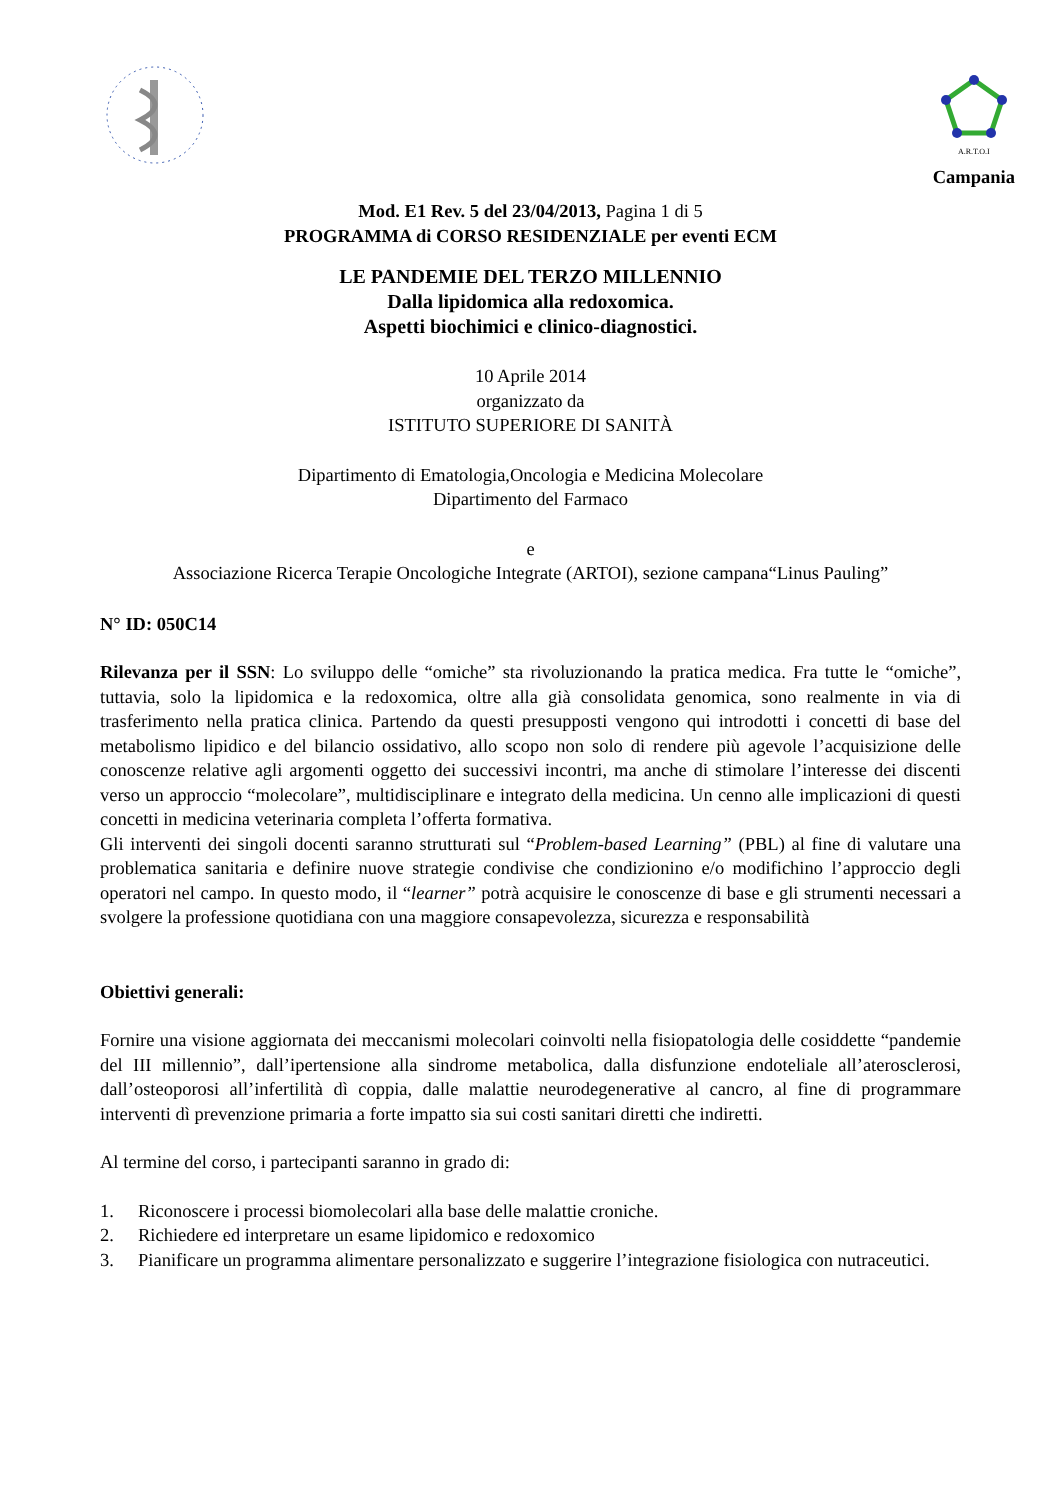A.R.T.O.I
Campania
Mod. E1 Rev. 5 del 23/04/2013, Pagina 1 di 5
PROGRAMMA di CORSO RESIDENZIALE per eventi ECM
LE PANDEMIE DEL TERZO MILLENNIO
Dalla lipidomica alla redoxomica.
Aspetti biochimici e clinico-diagnostici.
10 Aprile 2014
organizzato da
ISTITUTO SUPERIORE DI SANITÀ
Dipartimento di Ematologia,Oncologia e Medicina Molecolare
Dipartimento del Farmaco
e
Associazione Ricerca Terapie Oncologiche Integrate (ARTOI), sezione campana“Linus Pauling”
N° ID: 050C14
Rilevanza per il SSN: Lo sviluppo delle “omiche” sta rivoluzionando la pratica medica. Fra tutte le “omiche”, tuttavia, solo la lipidomica e la redoxomica, oltre alla già consolidata genomica, sono realmente in via di trasferimento nella pratica clinica. Partendo da questi presupposti vengono qui introdotti i concetti di base del metabolismo lipidico e del bilancio ossidativo, allo scopo non solo di rendere più agevole l’acquisizione delle conoscenze relative agli argomenti oggetto dei successivi incontri, ma anche di stimolare l’interesse dei discenti verso un approccio “molecolare”, multidisciplinare e integrato della medicina. Un cenno alle implicazioni di questi concetti in medicina veterinaria completa l’offerta formativa.
Gli interventi dei singoli docenti saranno strutturati sul “Problem-based Learning” (PBL) al fine di valutare una problematica sanitaria e definire nuove strategie condivise che condizionino e/o modifichino l’approccio degli operatori nel campo. In questo modo, il “learner” potrà acquisire le conoscenze di base e gli strumenti necessari a svolgere la professione quotidiana con una maggiore consapevolezza, sicurezza e responsabilità
Obiettivi generali:
Fornire una visione aggiornata dei meccanismi molecolari coinvolti nella fisiopatologia delle cosiddette “pandemie del III millennio”, dall’ipertensione alla sindrome metabolica, dalla disfunzione endoteliale all’aterosclerosi, dall’osteoporosi all’infertilità dì coppia, dalle malattie neurodegenerative al cancro, al fine di programmare interventi dì prevenzione primaria a forte impatto sia sui costi sanitari diretti che indiretti.
Al termine del corso, i partecipanti saranno in grado di:
1. Riconoscere i processi biomolecolari alla base delle malattie croniche.
2. Richiedere ed interpretare un esame lipidomico e redoxomico
3. Pianificare un programma alimentare personalizzato e suggerire l’integrazione fisiologica con nutraceutici.